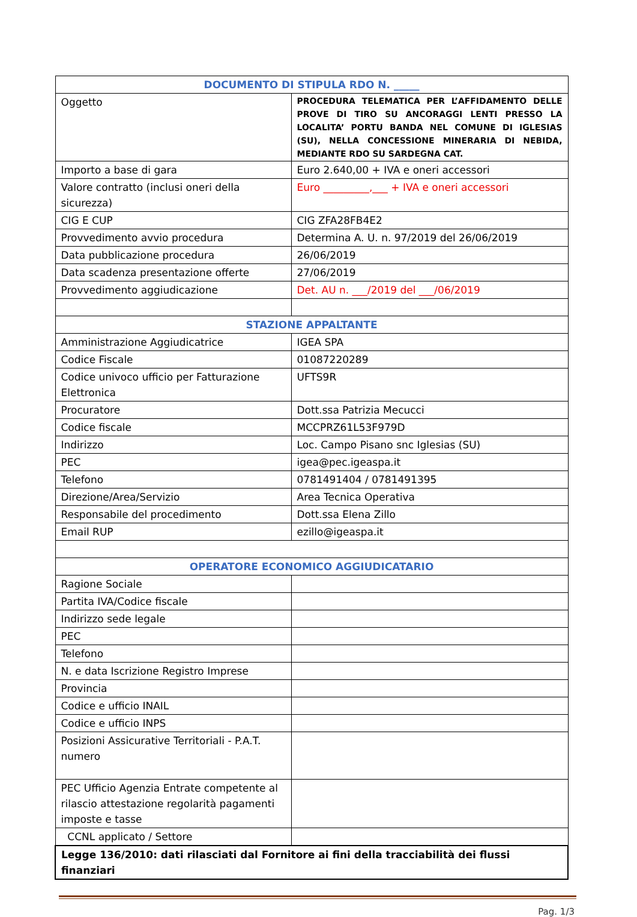| DOCUMENTO DI STIPULA RDO N. _____ | |
| Oggetto | PROCEDURA TELEMATICA PER L’AFFIDAMENTO DELLE PROVE DI TIRO SU ANCORAGGI LENTI PRESSO LA LOCALITA’ PORTU BANDA NEL COMUNE DI IGLESIAS (SU), NELLA CONCESSIONE MINERARIA DI NEBIDA, MEDIANTE RDO SU SARDEGNA CAT. |
| Importo a base di gara | Euro 2.640,00 + IVA e oneri accessori |
| Valore contratto (inclusi oneri della sicurezza) | Euro _________,___ + IVA e oneri accessori |
| CIG E CUP | CIG ZFA28FB4E2 |
| Provvedimento avvio procedura | Determina A. U. n. 97/2019 del 26/06/2019 |
| Data pubblicazione procedura | 26/06/2019 |
| Data scadenza presentazione offerte | 27/06/2019 |
| Provvedimento aggiudicazione | Det. AU n. ___/2019 del ___/06/2019 |
| STAZIONE APPALTANTE | |
| Amministrazione Aggiudicatrice | IGEA SPA |
| Codice Fiscale | 01087220289 |
| Codice univoco ufficio per Fatturazione Elettronica | UFTS9R |
| Procuratore | Dott.ssa Patrizia Mecucci |
| Codice fiscale | MCCPRZ61L53F979D |
| Indirizzo | Loc. Campo Pisano snc Iglesias (SU) |
| PEC | igea@pec.igeaspa.it |
| Telefono | 0781491404 / 0781491395 |
| Direzione/Area/Servizio | Area Tecnica Operativa |
| Responsabile del procedimento | Dott.ssa Elena Zillo |
| Email RUP | ezillo@igeaspa.it |
| OPERATORE ECONOMICO AGGIUDICATARIO | |
| Ragione Sociale | |
| Partita IVA/Codice fiscale | |
| Indirizzo sede legale | |
| PEC | |
| Telefono | |
| N. e data Iscrizione Registro Imprese | |
| Provincia | |
| Codice e ufficio INAIL | |
| Codice e ufficio INPS | |
| Posizioni Assicurative Territoriali - P.A.T. numero | |
| PEC Ufficio Agenzia Entrate competente al rilascio attestazione regolarità pagamenti imposte e tasse | |
| CCNL applicato / Settore | |
| Legge 136/2010: dati rilasciati dal Fornitore ai fini della tracciabilità dei flussi finanziari | |
Pag. 1/3